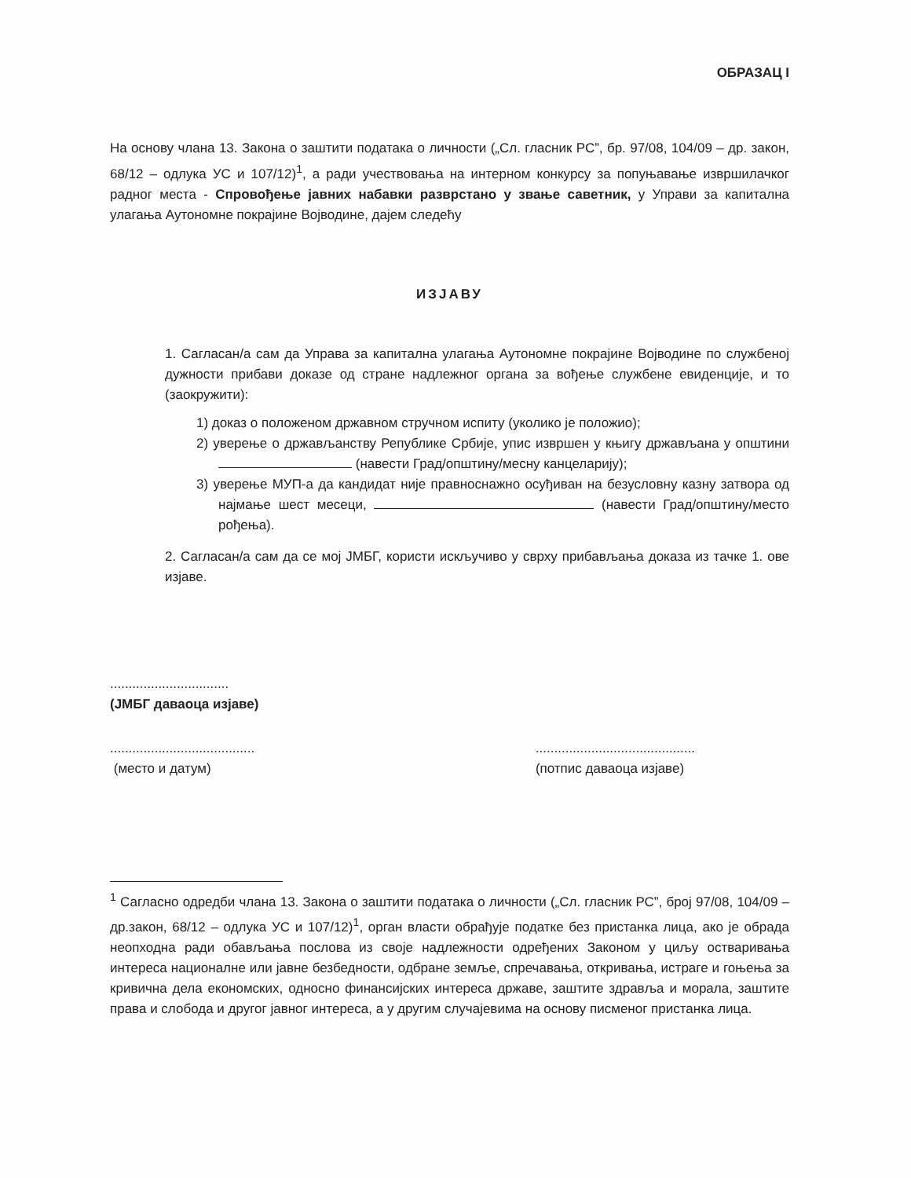ОБРАЗАЦ I
На основу члана 13. Закона о заштити података о личности („Сл. гласник РС”, бр. 97/08, 104/09 – др. закон, 68/12 – одлука УС и 107/12)<sup>1</sup>, а ради учествовања на интерном конкурсу за попуњавање извршилачког радног места - Спровођење јавних набавки разврстано у звање саветник, у Управи за капитална улагања Аутономне покрајине Војводине, дајем следећу
ИЗЈАВУ
1. Сагласан/а сам да Управа за капитална улагања Аутономне покрајине Војводине по службеној дужности прибави доказе од стране надлежног органа за вођење службене евиденције, и то (заокружити):
1) доказ о положеном државном стручном испиту (уколико је положио);
2) уверење о држављанству Републике Србије, упис извршен у књигу држављана у општини (навести Град/општину/месну канцеларију);
3) уверење МУП-а да кандидат није правноснажно осуђиван на безусловну казну затвора од најмање шест месеци, (навести Град/општину/место рођења).
2. Сагласан/а сам да се мој ЈМБГ, користи искључиво у сврху прибављања доказа из тачке 1. ове изјаве.
................................
(ЈМБГ даваоца изјаве)
.......................................
(место и датум)
...........................................
(потпис даваоца изјаве)
<sup>1</sup> Сагласно одредби члана 13. Закона о заштити података о личности („Сл. гласник РС”, број 97/08, 104/09 – др.закон, 68/12 – одлука УС и 107/12)<sup>1</sup>, орган власти обрађује податке без пристанка лица, ако је обрада неопходна ради обављања послова из своје надлежности одређених Законом у циљу остваривања интереса националне или јавне безбедности, одбране земље, спречавања, откривања, истраге и гоњења за кривична дела економских, односно финансијских интереса државе, заштите здравља и морала, заштите права и слобода и другог јавног интереса, а у другим случајевима на основу писменог пристанка лица.